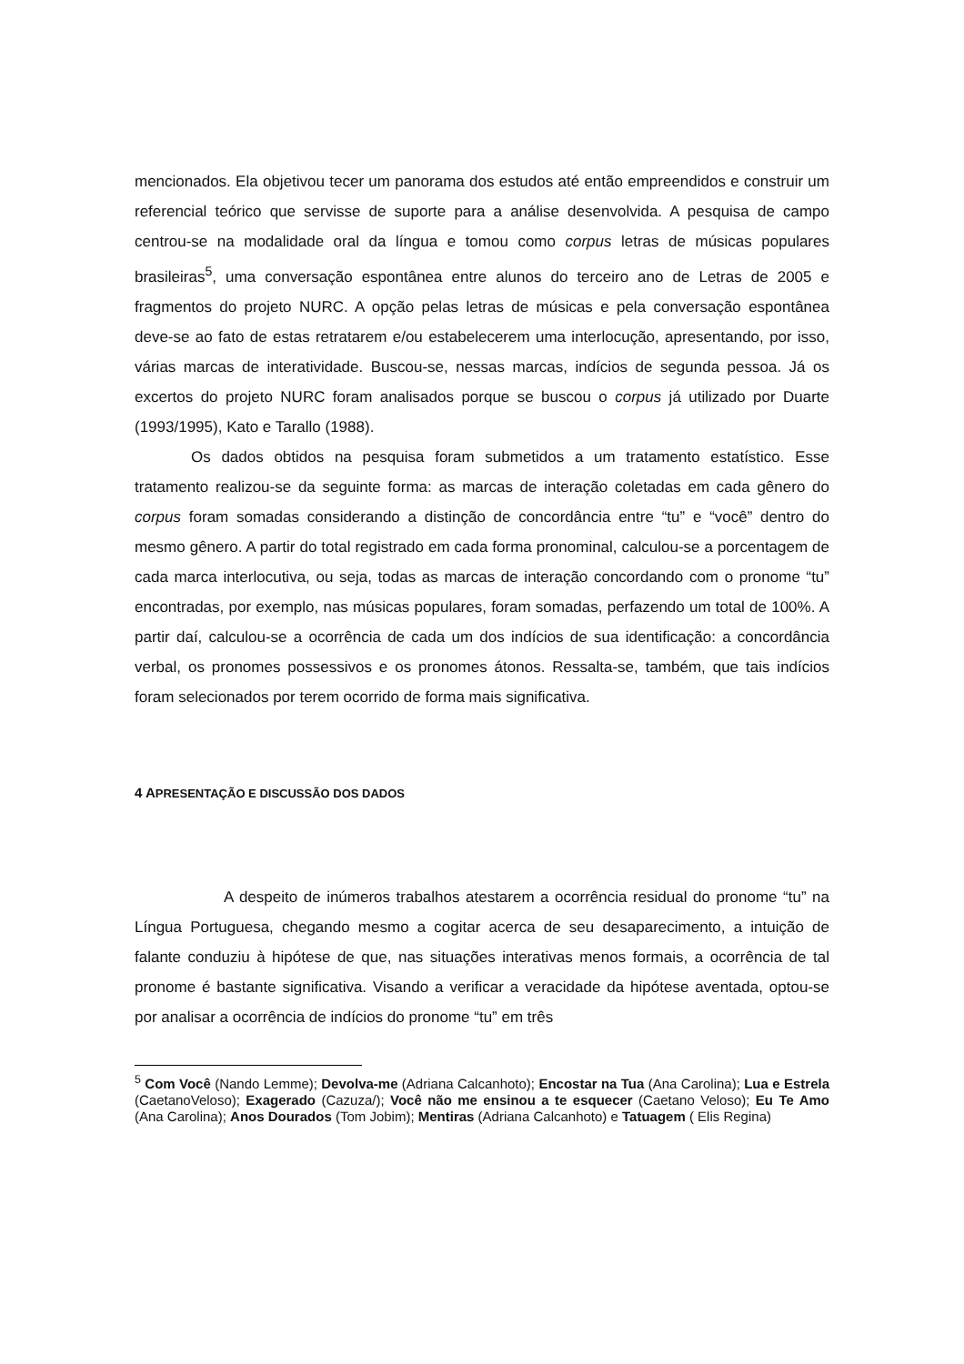mencionados. Ela objetivou tecer um panorama dos estudos até então empreendidos e construir um referencial teórico que servisse de suporte para a análise desenvolvida. A pesquisa de campo centrou-se na modalidade oral da língua e tomou como corpus letras de músicas populares brasileiras<sup>5</sup>, uma conversação espontânea entre alunos do terceiro ano de Letras de 2005 e fragmentos do projeto NURC. A opção pelas letras de músicas e pela conversação espontânea deve-se ao fato de estas retratarem e/ou estabelecerem uma interlocução, apresentando, por isso, várias marcas de interatividade. Buscou-se, nessas marcas, indícios de segunda pessoa. Já os excertos do projeto NURC foram analisados porque se buscou o corpus já utilizado por Duarte (1993/1995), Kato e Tarallo (1988).
Os dados obtidos na pesquisa foram submetidos a um tratamento estatístico. Esse tratamento realizou-se da seguinte forma: as marcas de interação coletadas em cada gênero do corpus foram somadas considerando a distinção de concordância entre “tu” e “você” dentro do mesmo gênero. A partir do total registrado em cada forma pronominal, calculou-se a porcentagem de cada marca interlocutiva, ou seja, todas as marcas de interação concordando com o pronome “tu” encontradas, por exemplo, nas músicas populares, foram somadas, perfazendo um total de 100%. A partir daí, calculou-se a ocorrência de cada um dos indícios de sua identificação: a concordância verbal, os pronomes possessivos e os pronomes átonos. Ressalta-se, também, que tais indícios foram selecionados por terem ocorrido de forma mais significativa.
4 APRESENTAÇÃO E DISCUSSÃO DOS DADOS
A despeito de inúmeros trabalhos atestarem a ocorrência residual do pronome “tu” na Língua Portuguesa, chegando mesmo a cogitar acerca de seu desaparecimento, a intuição de falante conduziu à hipótese de que, nas situações interativas menos formais, a ocorrência de tal pronome é bastante significativa. Visando a verificar a veracidade da hipótese aventada, optou-se por analisar a ocorrência de indícios do pronome “tu” em três
<sup>5</sup> Com Você (Nando Lemme); Devolva-me (Adriana Calcanhoto); Encostar na Tua (Ana Carolina); Lua e Estrela (CaetanoVeloso); Exagerado (Cazuza/); Você não me ensinou a te esquecer (Caetano Veloso); Eu Te Amo (Ana Carolina); Anos Dourados (Tom Jobim); Mentiras (Adriana Calcanhoto) e Tatuagem ( Elis Regina)